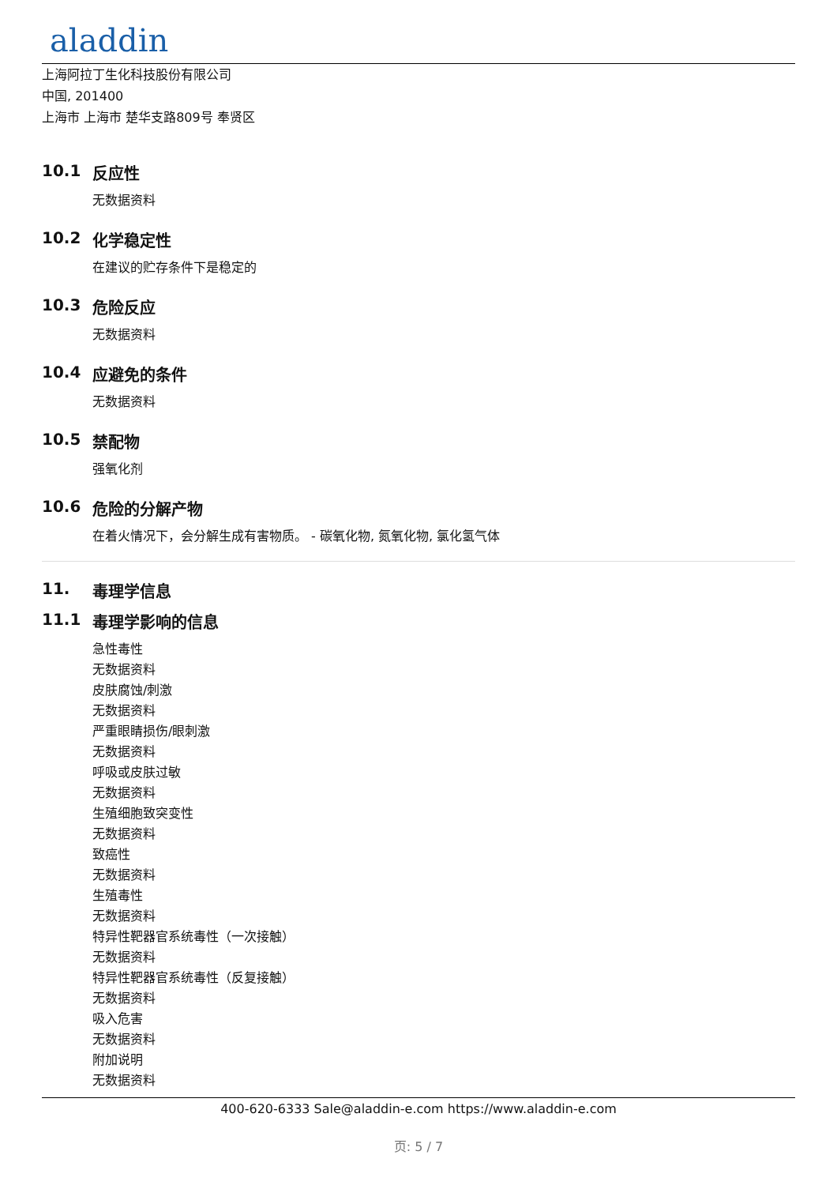aladdin
上海阿拉丁生化科技股份有限公司
中国, 201400
上海市 上海市 楚华支路809号 奉贤区
10.1 反应性
无数据资料
10.2 化学稳定性
在建议的贮存条件下是稳定的
10.3 危险反应
无数据资料
10.4 应避免的条件
无数据资料
10.5 禁配物
强氧化剂
10.6 危险的分解产物
在着火情况下，会分解生成有害物质。 - 碳氧化物, 氮氧化物, 氯化氢气体
11. 毒理学信息
11.1 毒理学影响的信息
急性毒性
无数据资料
皮肤腐蚀/刺激
无数据资料
严重眼睛损伤/眼刺激
无数据资料
呼吸或皮肤过敏
无数据资料
生殖细胞致突变性
无数据资料
致癌性
无数据资料
生殖毒性
无数据资料
特异性靶器官系统毒性（一次接触）
无数据资料
特异性靶器官系统毒性（反复接触）
无数据资料
吸入危害
无数据资料
附加说明
无数据资料
400-620-6333 Sale@aladdin-e.com https://www.aladdin-e.com
页: 5 / 7